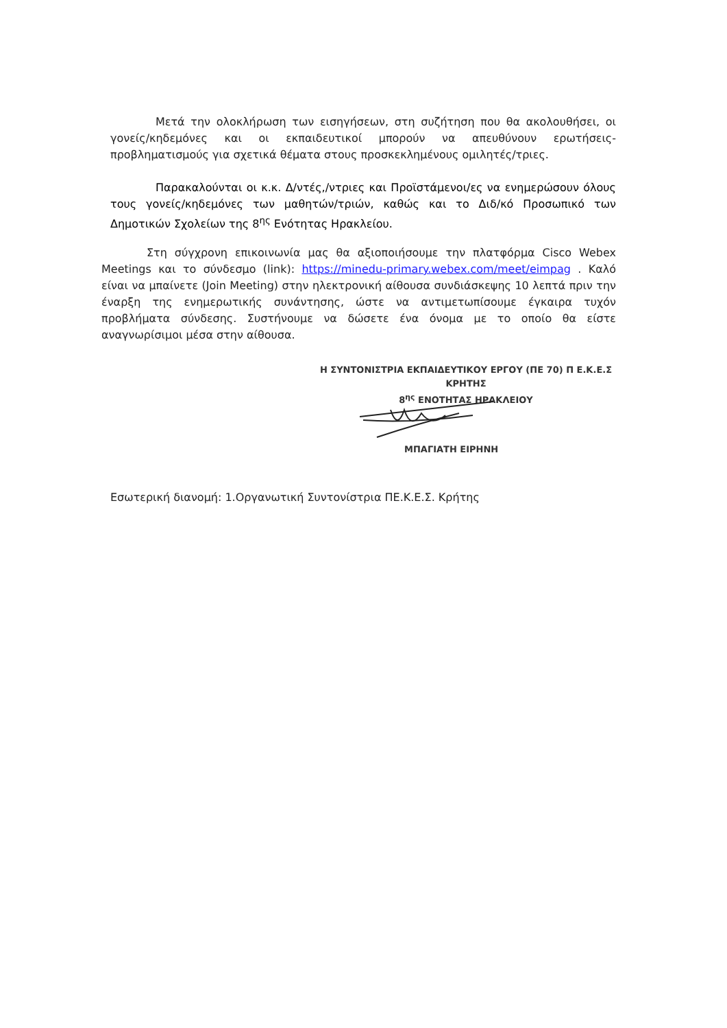Μετά την ολοκλήρωση των εισηγήσεων, στη συζήτηση που θα ακολουθήσει, οι γονείς/κηδεμόνες και οι εκπαιδευτικοί μπορούν να απευθύνουν ερωτήσεις-προβληματισμούς για σχετικά θέματα στους προσκεκλημένους ομιλητές/τριες.
Παρακαλούνται οι κ.κ. Δ/ντές,/ντριες και Προϊστάμενοι/ες να ενημερώσουν όλους τους γονείς/κηδεμόνες των μαθητών/τριών, καθώς και το Διδ/κό Προσωπικό των Δημοτικών Σχολείων της 8<sup>ης</sup> Ενότητας Ηρακλείου.
Στη σύγχρονη επικοινωνία μας θα αξιοποιήσουμε την πλατφόρμα Cisco Webex Meetings και το σύνδεσμο (link): https://minedu-primary.webex.com/meet/eimpag . Καλό είναι να μπαίνετε (Join Meeting) στην ηλεκτρονική αίθουσα συνδιάσκεψης 10 λεπτά πριν την έναρξη της ενημερωτικής συνάντησης, ώστε να αντιμετωπίσουμε έγκαιρα τυχόν προβλήματα σύνδεσης. Συστήνουμε να δώσετε ένα όνομα με το οποίο θα είστε αναγνωρίσιμοι μέσα στην αίθουσα.
Η ΣΥΝΤΟΝΙΣΤΡΙΑ ΕΚΠΑΙΔΕΥΤΙΚΟΥ ΕΡΓΟΥ (ΠΕ 70) Π Ε.Κ.Ε.Σ ΚΡΗΤΗΣ
8<sup>ης</sup> ΕΝΟΤΗΤΑΣ ΗΡΑΚΛΕΙΟΥ
ΜΠΑΓΙΑΤΗ ΕΙΡΗΝΗ
Εσωτερική διανομή: 1.Οργανωτική Συντονίστρια ΠΕ.Κ.Ε.Σ. Κρήτης